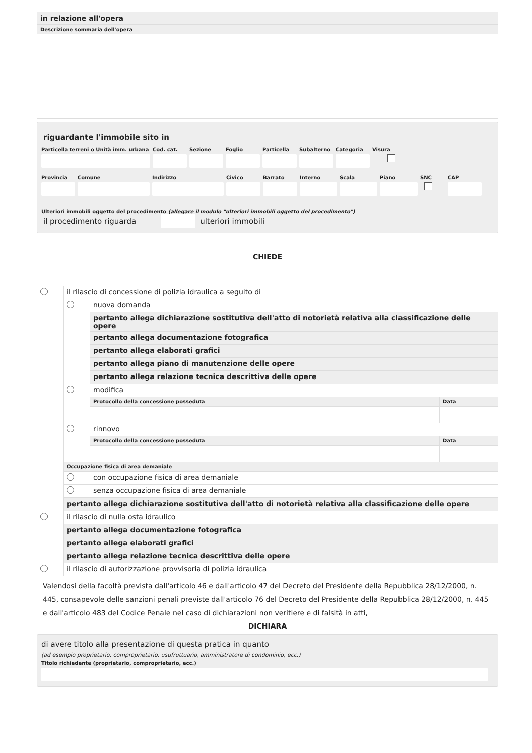in relazione all'opera
Descrizione sommaria dell'opera
riguardante l'immobile sito in
Particella terreni o Unità imm. urbana
Cod. cat.
Sezione Foglio Particella
Subalterno
Categoria
Visura
Provincia
Comune Indirizzo Civico Barrato Interno Scala Piano SNC CAP
Ulteriori immobili oggetto del procedimento (allegare il modulo "ulteriori immobili oggetto del procedimento")
il procedimento riguarda ulteriori immobili
CHIEDE
| | il rilascio di concessione di polizia idraulica a seguito di | | |
| | | nuova domanda | |
| | | pertanto allega dichiarazione sostitutiva dell'atto di notorietà relativa alla classificazione delle opere | |
| | | pertanto allega documentazione fotografica | |
| | | pertanto allega elaborati grafici | |
| | | pertanto allega piano di manutenzione delle opere | |
| | | pertanto allega relazione tecnica descrittiva delle opere | |
| | | modifica | |
| | | Protocollo della concessione posseduta | Data |
| | | rinnovo | |
| | | Protocollo della concessione posseduta | Data |
| | Occupazione fisica di area demaniale | | |
| | | con occupazione fisica di area demaniale | |
| | | senza occupazione fisica di area demaniale | |
| | pertanto allega dichiarazione sostitutiva dell'atto di notorietà relativa alla classificazione delle opere | | |
| | il rilascio di nulla osta idraulico | | |
| | pertanto allega documentazione fotografica | | |
| | pertanto allega elaborati grafici | | |
| | pertanto allega relazione tecnica descrittiva delle opere | | |
| | il rilascio di autorizzazione provvisoria di polizia idraulica | | |
Valendosi della facoltà prevista dall'articolo 46 e dall'articolo 47 del Decreto del Presidente della Repubblica 28/12/2000, n. 445, consapevole delle sanzioni penali previste dall'articolo 76 del Decreto del Presidente della Repubblica 28/12/2000, n. 445 e dall'articolo 483 del Codice Penale nel caso di dichiarazioni non veritiere e di falsità in atti,
DICHIARA
di avere titolo alla presentazione di questa pratica in quanto
(ad esempio proprietario, comproprietario, usufruttuario, amministratore di condominio, ecc.)
Titolo richiedente (proprietario, comproprietario, ecc.)